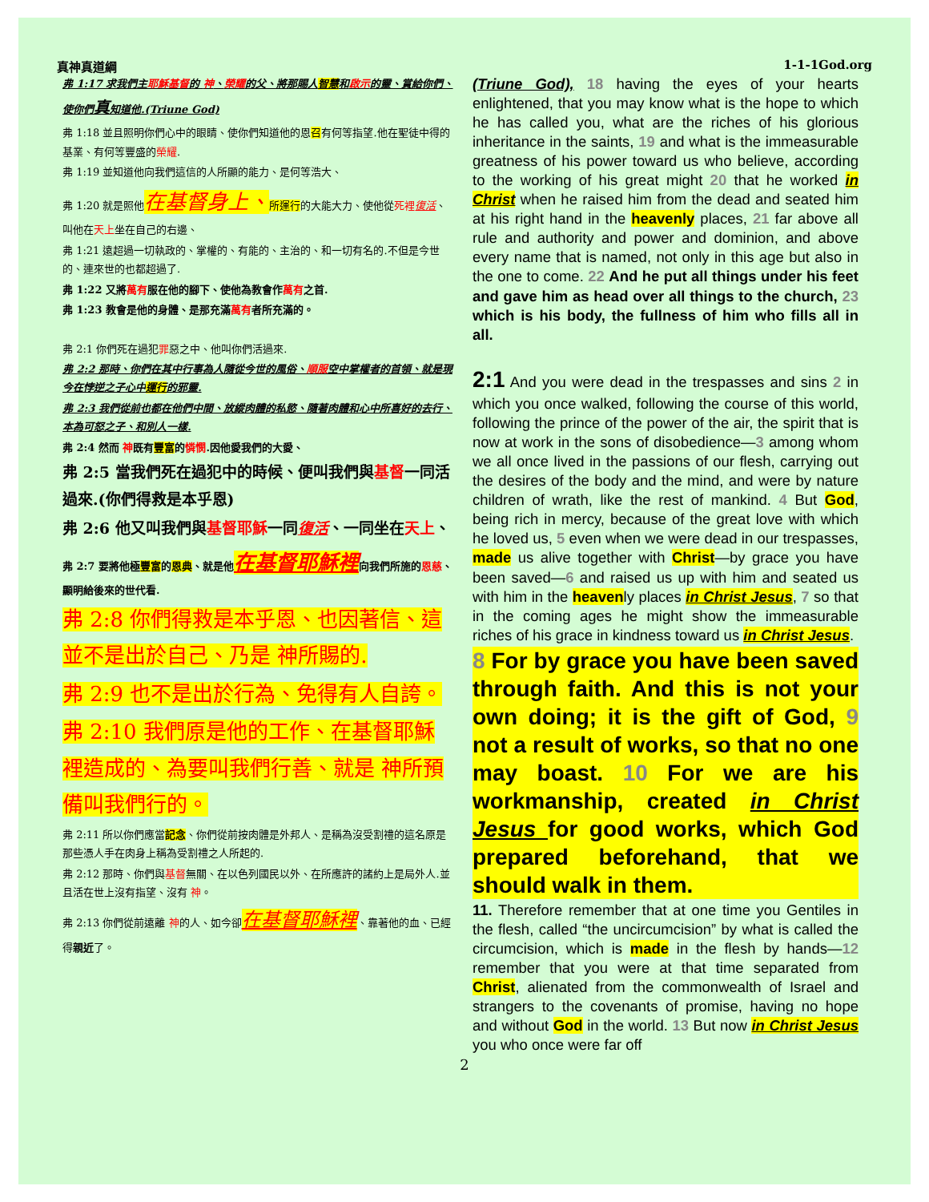真神真道綱 1-1-1God.org
弗 1:17 求我們主耶穌基督的 神、榮耀的父、將那賜人智慧和啟示的靈、賞給你們、使你們真知道他.(Triune God)
弗 1:18 並且照明你們心中的眼睛、使你們知道他的恩召有何等指望.他在聖徒中得的基業、有何等豐盛的榮耀.
弗 1:19 並知道他向我們這信的人所顯的能力、是何等浩大、
弗 1:20 就是照他在基督身上、所運行的大能大力、使他從死裡復活、叫他在天上坐在自己的右邊、
弗 1:21 遠超過一切執政的、掌權的、有能的、主治的、和一切有名的.不但是今世的、連來世的也都超過了.
弗 1:22 又將萬有服在他的腳下、使他為教會作萬有之首.
弗 1:23 教會是他的身體、是那充滿萬有者所充滿的。
弗 2:1 你們死在過犯罪惡之中、他叫你們活過來.
弗 2:2 那時、你們在其中行事為人隨從今世的風俗、順服空中掌權者的首領、就是現今在悖逆之子心中運行的邪靈.
弗 2:3 我們從前也都在他們中間、放縱肉體的私慾、隨著肉體和心中所喜好的去行、本為可怒之子、和別人一樣.
弗 2:4 然而 神既有豐富的憐憫.因他愛我們的大愛、
弗 2:5 當我們死在過犯中的時候、便叫我們與基督一同活過來.(你們得救是本乎恩)
弗 2:6 他又叫我們與基督耶穌一同復活、一同坐在天上、
弗 2:7 要將他極豐富的恩典、就是他在基督耶穌裡向我們所施的恩慈、顯明給後來的世代看.
弗 2:8 你們得救是本乎恩、也因著信、這並不是出於自己、乃是 神所賜的.
弗 2:9 也不是出於行為、免得有人自誇。
弗 2:10 我們原是他的工作、在基督耶穌裡造成的、為要叫我們行善、就是 神所預備叫我們行的。
弗 2:11 所以你們應當記念、你們從前按肉體是外邦人、是稱為沒受割禮的這名原是那些憑人手在肉身上稱為受割禮之人所起的.
弗 2:12 那時、你們與基督無關、在以色列國民以外、在所應許的諸約上是局外人.並且活在世上沒有指望、沒有 神。
弗 2:13 你們從前遠離 神的人、如今卻在基督耶穌裡、靠著他的血、已經得親近了。
(Triune God), 18 having the eyes of your hearts enlightened, that you may know what is the hope to which he has called you, what are the riches of his glorious inheritance in the saints, 19 and what is the immeasurable greatness of his power toward us who believe, according to the working of his great might 20 that he worked in Christ when he raised him from the dead and seated him at his right hand in the heavenly places, 21 far above all rule and authority and power and dominion, and above every name that is named, not only in this age but also in the one to come. 22 And he put all things under his feet and gave him as head over all things to the church, 23 which is his body, the fullness of him who fills all in all.
2:1 And you were dead in the trespasses and sins 2 in which you once walked, following the course of this world, following the prince of the power of the air, the spirit that is now at work in the sons of disobedience—3 among whom we all once lived in the passions of our flesh, carrying out the desires of the body and the mind, and were by nature children of wrath, like the rest of mankind. 4 But God, being rich in mercy, because of the great love with which he loved us, 5 even when we were dead in our trespasses, made us alive together with Christ—by grace you have been saved—6 and raised us up with him and seated us with him in the heavenly places in Christ Jesus, 7 so that in the coming ages he might show the immeasurable riches of his grace in kindness toward us in Christ Jesus.
8 For by grace you have been saved through faith. And this is not your own doing; it is the gift of God, 9 not a result of works, so that no one may boast. 10 For we are his workmanship, created in Christ Jesus for good works, which God prepared beforehand, that we should walk in them.
11. Therefore remember that at one time you Gentiles in the flesh, called “the uncircumcision” by what is called the circumcision, which is made in the flesh by hands—12 remember that you were at that time separated from Christ, alienated from the commonwealth of Israel and strangers to the covenants of promise, having no hope and without God in the world. 13 But now in Christ Jesus you who once were far off
2